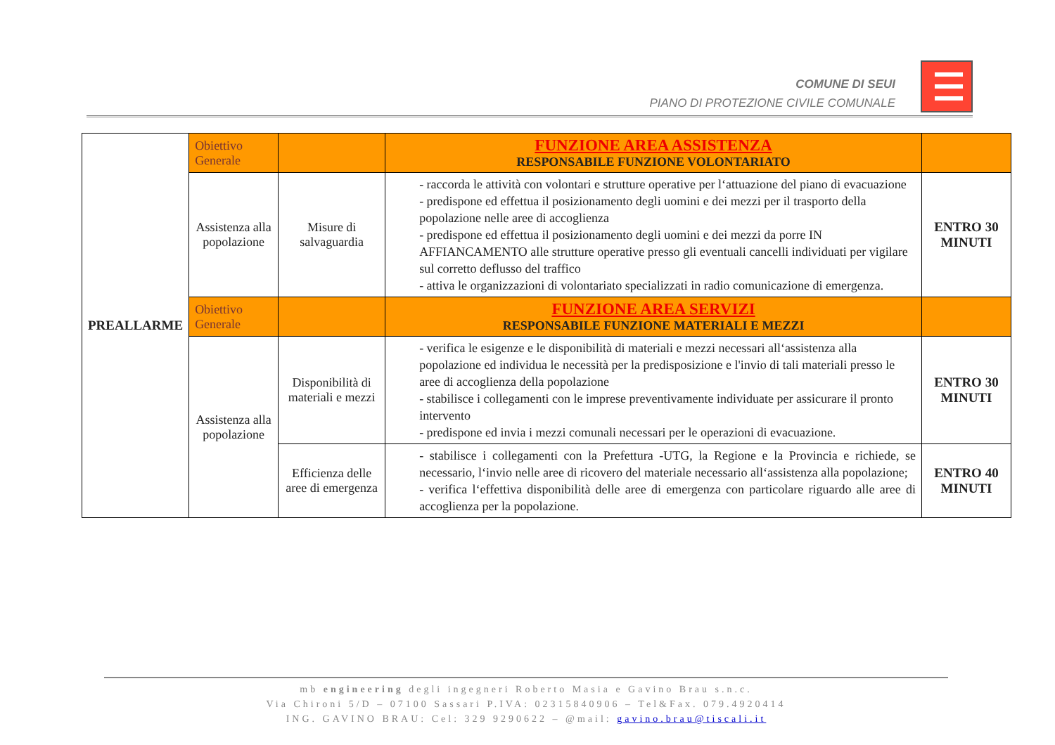COMUNE DI SEUI
PIANO DI PROTEZIONE CIVILE COMUNALE
| PREALLARME | Obiettivo Generale | | FUNZIONE AREA ASSISTENZA RESPONSABILE FUNZIONE VOLONTARIATO | |
| | Assistenza alla popolazione | Misure di salvaguardia | - raccorda le attività con volontari e strutture operative per l‘attuazione del piano di evacuazione - predispone ed effettua il posizionamento degli uomini e dei mezzi per il trasporto della popolazione nelle aree di accoglienza - predispone ed effettua il posizionamento degli uomini e dei mezzi da porre IN AFFIANCAMENTO alle strutture operative presso gli eventuali cancelli individuati per vigilare sul corretto deflusso del traffico - attiva le organizzazioni di volontariato specializzati in radio comunicazione di emergenza. | ENTRO 30 MINUTI |
| | Obiettivo Generale | | FUNZIONE AREA SERVIZI RESPONSABILE FUNZIONE MATERIALI E MEZZI | |
| | Assistenza alla popolazione | Disponibilità di materiali e mezzi | - verifica le esigenze e le disponibilità di materiali e mezzi necessari all‘assistenza alla popolazione ed individua le necessità per la predisposizione e l'invio di tali materiali presso le aree di accoglienza della popolazione - stabilisce i collegamenti con le imprese preventivamente individuate per assicurare il pronto intervento - predispone ed invia i mezzi comunali necessari per le operazioni di evacuazione. | ENTRO 30 MINUTI |
| | | Efficienza delle aree di emergenza | - stabilisce i collegamenti con la Prefettura -UTG, la Regione e la Provincia e richiede, se necessario, l‘invio nelle aree di ricovero del materiale necessario all‘assistenza alla popolazione; - verifica l‘effettiva disponibilità delle aree di emergenza con particolare riguardo alle aree di accoglienza per la popolazione. | ENTRO 40 MINUTI |
mb engineering degli ingegneri Roberto Masia e Gavino Brau s.n.c.
Via Chironi 5/D – 07100 Sassari P.IVA: 02315840906 – Tel&Fax. 079.4920414
ING. GAVINO BRAU: Cel: 329 9290622 – @mail: gavino.brau@tiscali.it